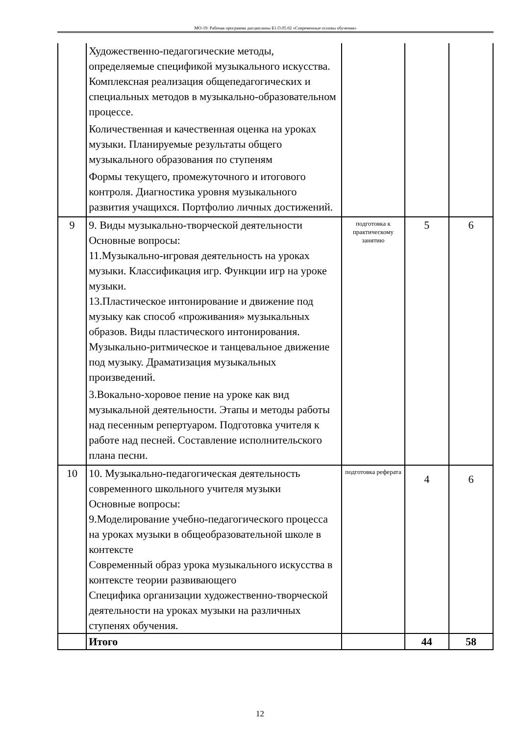МО-19: Рабочая программа дисциплины Б1.О.05.02 «Современные основы обучения»
| | Художественно-педагогические методы, определяемые спецификой музыкального искусства. Комплексная реализация общепедагогических и специальных методов в музыкально-образовательном процессе. Количественная и качественная оценка на уроках музыки. Планируемые результаты общего музыкального образования по ступеням Формы текущего, промежуточного и итогового контроля. Диагностика уровня музыкального развития учащихся. Портфолио личных достижений. | | | |
| 9 | 9. Виды музыкально-творческой деятельности Основные вопросы: 11.Музыкально-игровая деятельность на уроках музыки. Классификация игр. Функции игр на уроке музыки. 13.Пластическое интонирование и движение под музыку как способ «проживания» музыкальных образов. Виды пластического интонирования. Музыкально-ритмическое и танцевальное движение под музыку. Драматизация музыкальных произведений. 3.Вокально-хоровое пение на уроке как вид музыкальной деятельности. Этапы и методы работы над песенным репертуаром. Подготовка учителя к работе над песней. Составление исполнительского плана песни. | подготовка к практическому занятию | 5 | 6 |
| 10 | 10. Музыкально-педагогическая деятельность современного школьного учителя музыки Основные вопросы: 9.Моделирование учебно-педагогического процесса на уроках музыки в общеобразовательной школе в контексте Современный образ урока музыкального искусства в контексте теории развивающего Специфика организации художественно-творческой деятельности на уроках музыки на различных ступенях обучения. | подготовка реферата | 4 | 6 |
| | Итого | | 44 | 58 |
12